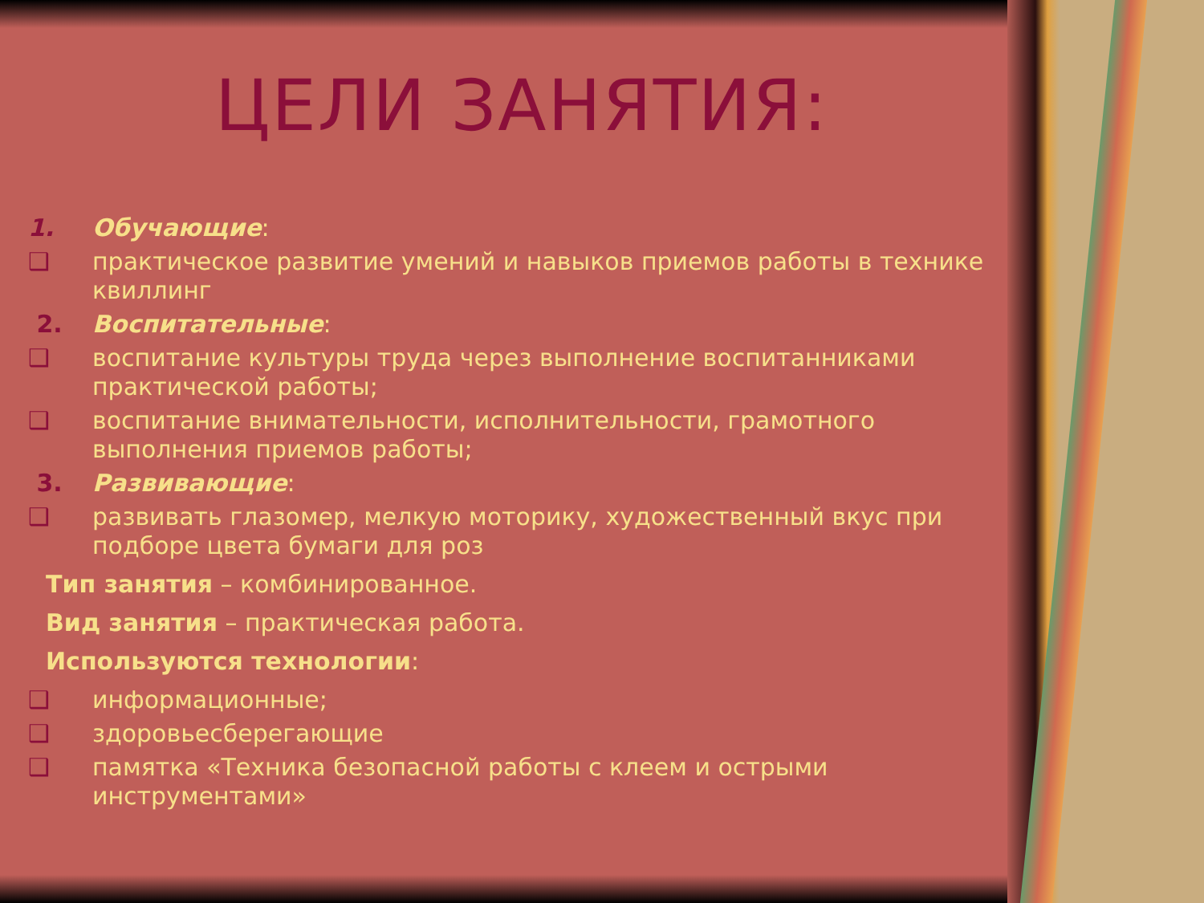ЦЕЛИ ЗАНЯТИЯ:
1. Обучающие:
❑ практическое развитие умений и навыков приемов работы в технике квиллинг
2. Воспитательные:
❑ воспитание культуры труда через выполнение воспитанниками практической работы;
❑ воспитание внимательности, исполнительности, грамотного выполнения приемов работы;
3. Развивающие:
❑ развивать глазомер, мелкую моторику, художественный вкус при подборе цвета бумаги для роз
Тип занятия – комбинированное.
Вид занятия – практическая работа.
Используются технологии:
❑ информационные;
❑ здоровьесберегающие
❑ памятка «Техника безопасной работы с клеем и острыми инструментами»